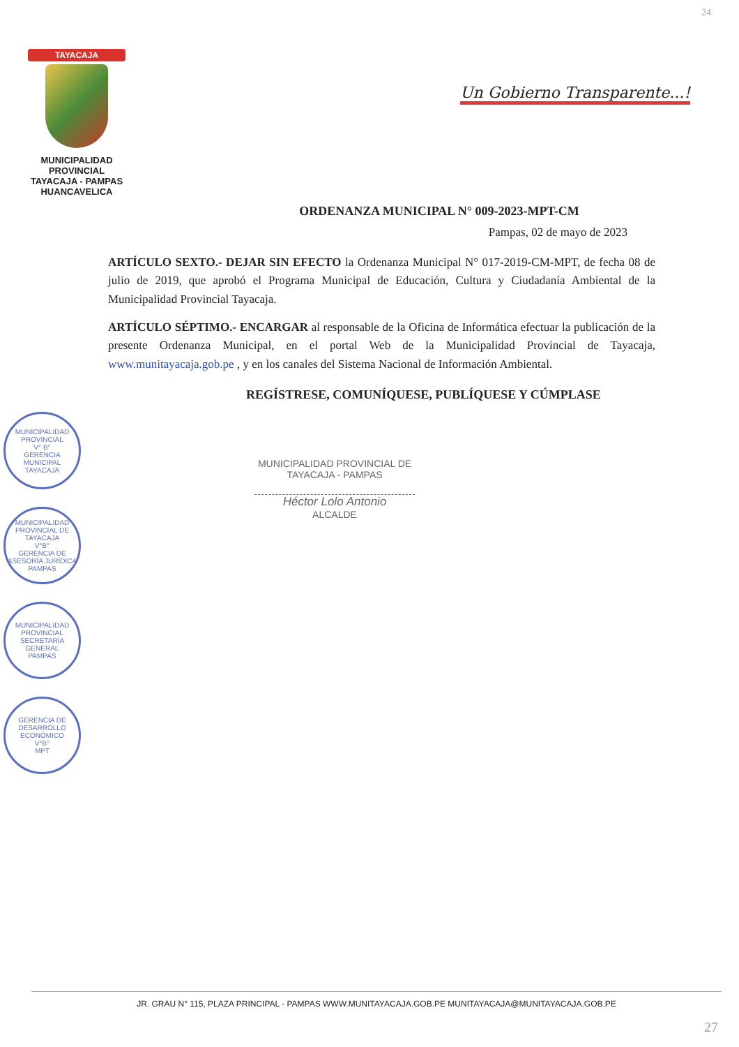24
TAYACAJA
MUNICIPALIDAD PROVINCIAL
TAYACAJA - PAMPAS
HUANCAVELICA
Un Gobierno Transparente...!
ORDENANZA MUNICIPAL N° 009-2023-MPT-CM
Pampas, 02 de mayo de 2023
ARTÍCULO SEXTO.- DEJAR SIN EFECTO la Ordenanza Municipal N° 017-2019-CM-MPT, de fecha 08 de julio de 2019, que aprobó el Programa Municipal de Educación, Cultura y Ciudadanía Ambiental de la Municipalidad Provincial Tayacaja.
ARTÍCULO SÉPTIMO.- ENCARGAR al responsable de la Oficina de Informática efectuar la publicación de la presente Ordenanza Municipal, en el portal Web de la Municipalidad Provincial de Tayacaja, www.munitayacaja.gob.pe , y en los canales del Sistema Nacional de Información Ambiental.
REGÍSTRESE, COMUNÍQUESE, PUBLÍQUESE Y CÚMPLASE
MUNICIPALIDAD PROVINCIAL DE
TAYACAJA - PAMPAS
Héctor Lolo Antonio
ALCALDE
MUNICIPALIDAD PROVINCIAL
V° B°
GERENCIA MUNICIPAL
TAYACAJA
MUNICIPALIDAD PROVINCIAL DE TAYACAJA
V°B°
GERENCIA DE ASESORÍA JURÍDICA
PAMPAS
MUNICIPALIDAD PROVINCIAL
SECRETARÍA GENERAL
PAMPAS
GERENCIA DE DESARROLLO ECONÓMICO
V°B°
MPT
JR. GRAU N° 115, PLAZA PRINCIPAL - PAMPAS WWW.MUNITAYACAJA.GOB.PE MUNITAYACAJA@MUNITAYACAJA.GOB.PE
27